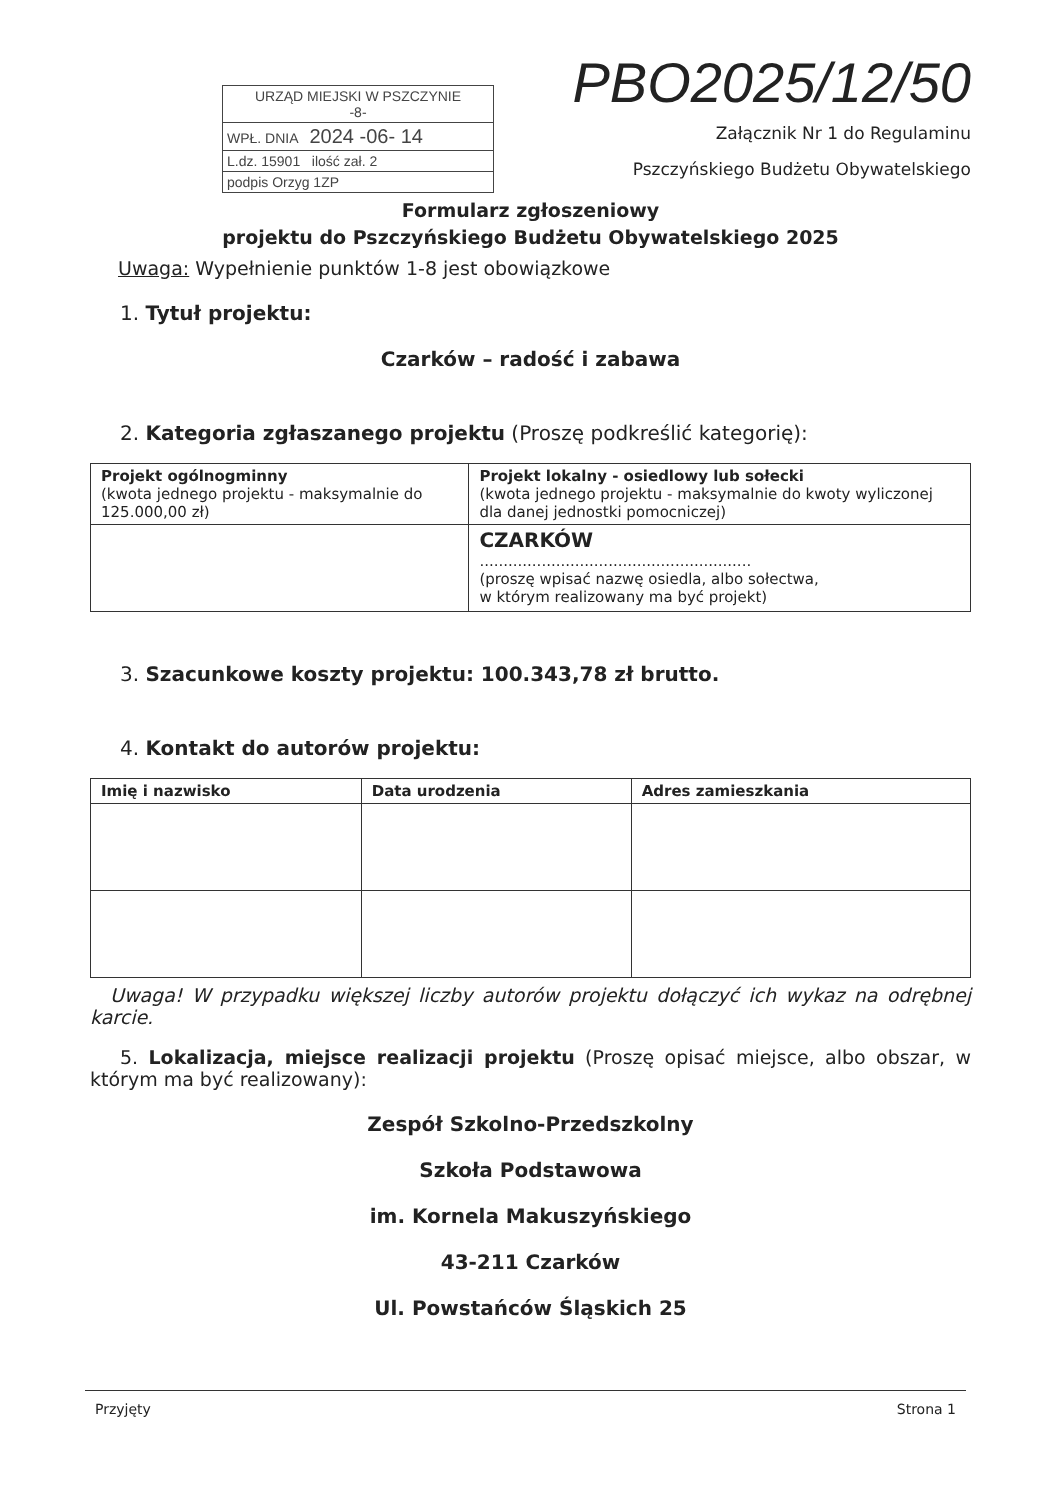URZĄD MIEJSKI W PSZCZYNIE
-8-
WPŁ. DNIA 2024 -06- 14
L.dz. 15901 ilość zał. 2
podpis Orzyg 1ZP
PBO2025/12/50
Załącznik Nr 1 do Regulaminu
Pszczyńskiego Budżetu Obywatelskiego
Formularz zgłoszeniowy
projektu do Pszczyńskiego Budżetu Obywatelskiego 2025
Uwaga: Wypełnienie punktów 1-8 jest obowiązkowe
1. Tytuł projektu:
Czarków – radość i zabawa
2. Kategoria zgłaszanego projektu (Proszę podkreślić kategorię):
| Projekt ogólnogminny (kwota jednego projektu - maksymalnie do 125.000,00 zł) | Projekt lokalny - osiedlowy lub sołecki (kwota jednego projektu - maksymalnie do kwoty wyliczonej dla danej jednostki pomocniczej) |
| | CZARKÓW ......................................................... (proszę wpisać nazwę osiedla, albo sołectwa, w którym realizowany ma być projekt) |
3. Szacunkowe koszty projektu: 100.343,78 zł brutto.
4. Kontakt do autorów projektu:
| Imię i nazwisko | Data urodzenia | Adres zamieszkania |
| --- | --- | --- |
Uwaga! W przypadku większej liczby autorów projektu dołączyć ich wykaz na odrębnej karcie.
5. Lokalizacja, miejsce realizacji projektu (Proszę opisać miejsce, albo obszar, w którym ma być realizowany):
Zespół Szkolno-Przedszkolny
Szkoła Podstawowa
im. Kornela Makuszyńskiego
43-211 Czarków
Ul. Powstańców Śląskich 25
Przyjęty Strona 1